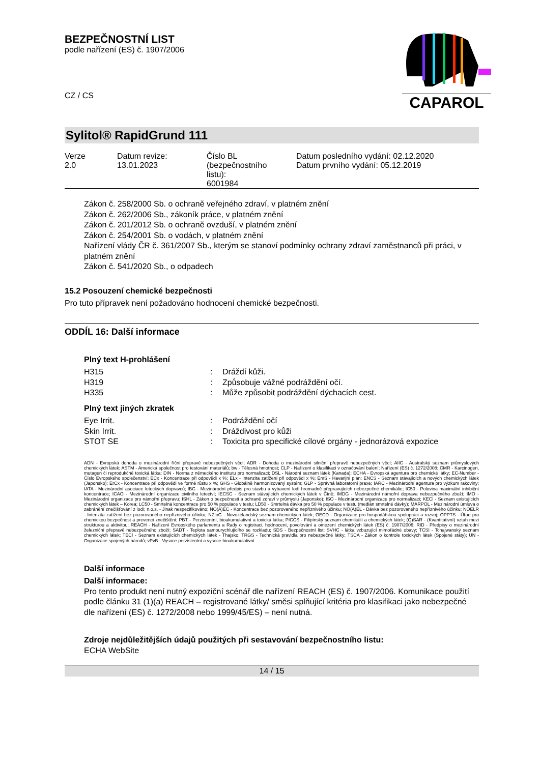BEZPEČNOSTNÍ LIST
podle nařízení (ES) č. 1907/2006
CZ / CS
CAPAROL
Sylitol® RapidGrund 111
| Verze 2.0 | Datum revize: 13.01.2023 | Číslo BL (bezpečnostního listu): 6001984 | Datum posledního vydání: 02.12.2020 Datum prvního vydání: 05.12.2019 |
Zákon č. 258/2000 Sb. o ochraně veřejného zdraví, v platném znění
Zákon č. 262/2006 Sb., zákoník práce, v platném znění
Zákon č. 201/2012 Sb. o ochraně ovzduší, v platném znění
Zákon č. 254/2001 Sb. o vodách, v platném znění
Nařízení vlády ČR č. 361/2007 Sb., kterým se stanoví podmínky ochrany zdraví zaměstnanců při práci, v platném znění
Zákon č. 541/2020 Sb., o odpadech
15.2 Posouzení chemické bezpečnosti
Pro tuto přípravek není požadováno hodnocení chemické bezpečnosti.
ODDÍL 16: Další informace
Plný text H-prohlášení
| H315 | : | Dráždí kůži. |
| H319 | : | Způsobuje vážné podráždění očí. |
| H335 | : | Může způsobit podráždění dýchacích cest. |
Plný text jiných zkratek
| Eye Irrit. | : | Podráždění očí |
| Skin Irrit. | : | Dráždivost pro kůži |
| STOT SE | : | Toxicita pro specifické cílové orgány - jednorázová expozice |
ADN - Evropská dohoda o mezinárodní říční přepravě nebezpečných věcí; ADR - Dohoda o mezinárodní silniční přepravě nebezpečných věcí; AIIC - Australský seznam průmyslových chemických látek; ASTM - Americká společnost pro testování materiálů; bw - Tělesná hmotnost; CLP - Nařízení o klasifikaci v označování balení; Nařízení (ES) č. 1272/2008; CMR - Karcinogen, mutagen či reprodukčně toxická látka; DIN - Norma z německého institutu pro normalizaci; DSL - Národní seznam látek (Kanada); ECHA - Evropská agentura pro chemické látky; EC-Number - Číslo Evropského společenství; ECx - Koncentrace při odpovědi x %; ELx - Intenzita zatížení při odpovědi x %; EmS - Havarijní plán; ENCS - Seznam stávajících a nových chemických látek (Japonsko); ErCx - Koncentrace při odpovědi ve formě růstu x %; GHS - Globálně harmonizovaný systém; GLP - Správná laboratorní praxe; IARC - Mezinárodní agentura pro výzkum rakoviny; IATA - Mezinárodní asociace leteckých dopravců; IBC - Mezinárodní předpis pro stavbu a vybavení lodí hromadně přepravujících nebezpečné chemikálie; IC50 - Polovina maximální inhibiční koncentrace; ICAO - Mezinárodní organizace civilního letectví; IECSC - Seznam stávajících chemických látek v Číně; IMDG - Mezinárodní námořní doprava nebezpečného zboží; IMO - Mezinárodní organizace pro námořní přepravu; ISHL - Zákon o bezpečnosti a ochraně zdraví v průmyslu (Japonsko); ISO - Mezinárodní organizace pro normalizaci; KECI - Seznam existujících chemických látek – Korea; LC50 - Smrtelná koncentrace pro 50 % populace v testu; LD50 - Smrtelná dávka pro 50 % populace v testu (medián smrtelné dávky); MARPOL - Mezinárodní úmluva o zabránění znečišťování z lodí; n.o.s. - Jinak nespecifikováno; NO(A)EC - Koncentrace bez pozorovaného nepříznivého účinku; NO(A)EL - Dávka bez pozorovaného nepříznivého účinku; NOELR - Intenzita zatížení bez pozorovaného nepříznivého účinku; NZIoC - Novozélandský seznam chemických látek; OECD - Organizace pro hospodářskou spolupráci a rozvoj; OPPTS - Úřad pro chemickou bezpečnost a prevenci znečištění; PBT - Perzistentní, bioakumulativní a toxická látka; PICCS - Filipínský seznam chemikálií a chemických látek; (Q)SAR - (Kvantitativní) vztah mezi strukturou a aktivitou; REACH - Nařízení Evropského parlamentu a Rady o registraci, hodnocení, povolování a omezení chemických látek (ES) č. 1907/2006; RID - Předpisy o mezinárodní železniční přepravě nebezpečného zboží; SADT - Teplota samourychlujícího se rozkladu; SDS - Bezpečnostní list; SVHC - látka vzbuzující mimořádné obavy; TCSI - Tchajwanský seznam chemických látek; TECI - Seznam existujících chemických látek - Thajsko; TRGS - Technická pravidla pro nebezpečné látky; TSCA - Zákon o kontrole toxických látek (Spojené státy); UN - Organizace spojených národů; vPvB - Vysoce perzistentní a vysoce bioakumulativní
Další informace
Další informace:
Pro tento produkt není nutný expoziční scénář dle nařízení REACH (ES) č. 1907/2006. Komunikace použití podle článku 31 (1)(a) REACH – registrované látky/ směsi splňující kritéria pro klasifikaci jako nebezpečné dle nařízení (ES) č. 1272/2008 nebo 1999/45/ES) – není nutná.
Zdroje nejdůležitějších údajů použitých při sestavování bezpečnostního listu:
ECHA WebSite
14 / 15